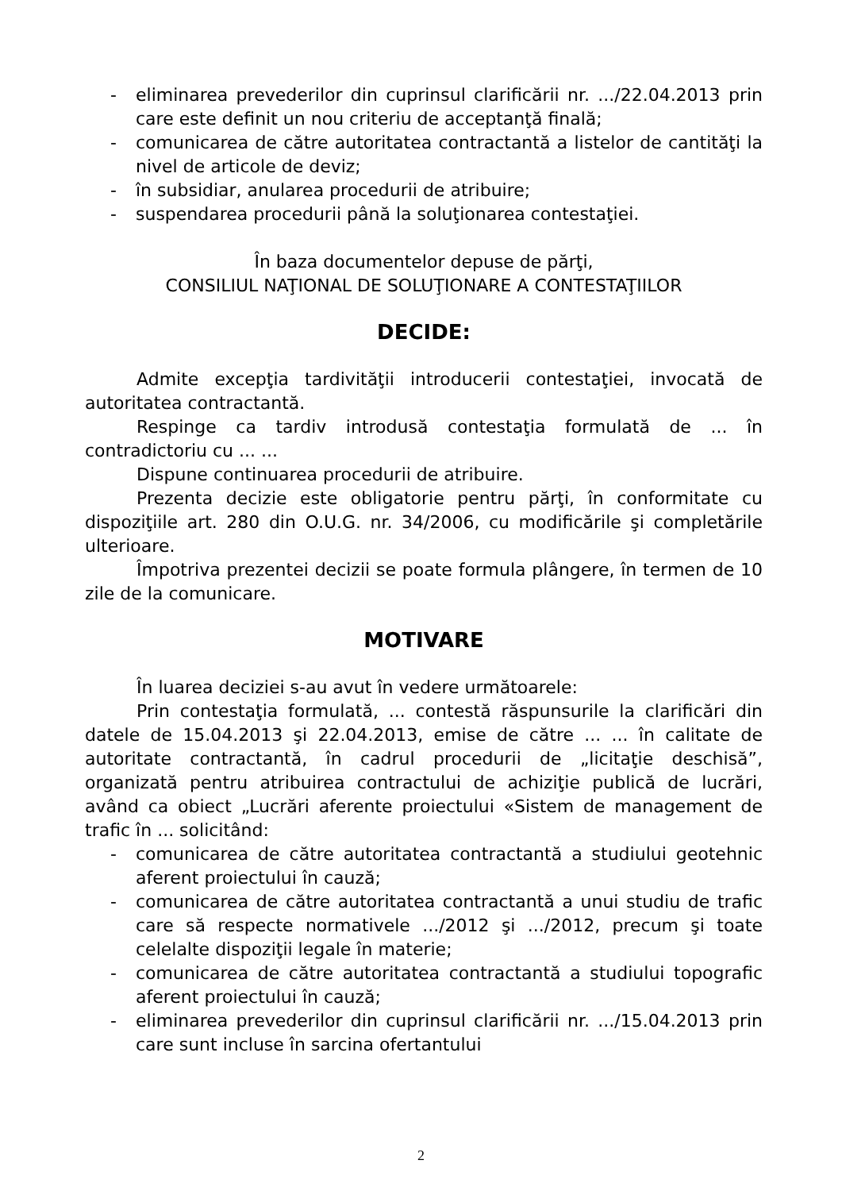- eliminarea prevederilor din cuprinsul clarificării nr. .../22.04.2013 prin care este definit un nou criteriu de acceptanţă finală;
- comunicarea de către autoritatea contractantă a listelor de cantităţi la nivel de articole de deviz;
- în subsidiar, anularea procedurii de atribuire;
- suspendarea procedurii până la soluţionarea contestaţiei.
În baza documentelor depuse de părţi,
CONSILIUL NAŢIONAL DE SOLUŢIONARE A CONTESTAŢIILOR
DECIDE:
Admite excepţia tardivităţii introducerii contestaţiei, invocată de autoritatea contractantă.
Respinge ca tardiv introdusă contestaţia formulată de ... în contradictoriu cu ... ...
Dispune continuarea procedurii de atribuire.
Prezenta decizie este obligatorie pentru părţi, în conformitate cu dispoziţiile art. 280 din O.U.G. nr. 34/2006, cu modificările şi completările ulterioare.
Împotriva prezentei decizii se poate formula plângere, în termen de 10 zile de la comunicare.
MOTIVARE
În luarea deciziei s-au avut în vedere următoarele:
Prin contestaţia formulată, ... contestă răspunsurile la clarificări din datele de 15.04.2013 şi 22.04.2013, emise de către ... ... în calitate de autoritate contractantă, în cadrul procedurii de „licitaţie deschisă”, organizată pentru atribuirea contractului de achiziţie publică de lucrări, având ca obiect „Lucrări aferente proiectului «Sistem de management de trafic în ... solicitând:
- comunicarea de către autoritatea contractantă a studiului geotehnic aferent proiectului în cauză;
- comunicarea de către autoritatea contractantă a unui studiu de trafic care să respecte normativele .../2012 şi .../2012, precum şi toate celelalte dispoziţii legale în materie;
- comunicarea de către autoritatea contractantă a studiului topografic aferent proiectului în cauză;
- eliminarea prevederilor din cuprinsul clarificării nr. .../15.04.2013 prin care sunt incluse în sarcina ofertantului
2